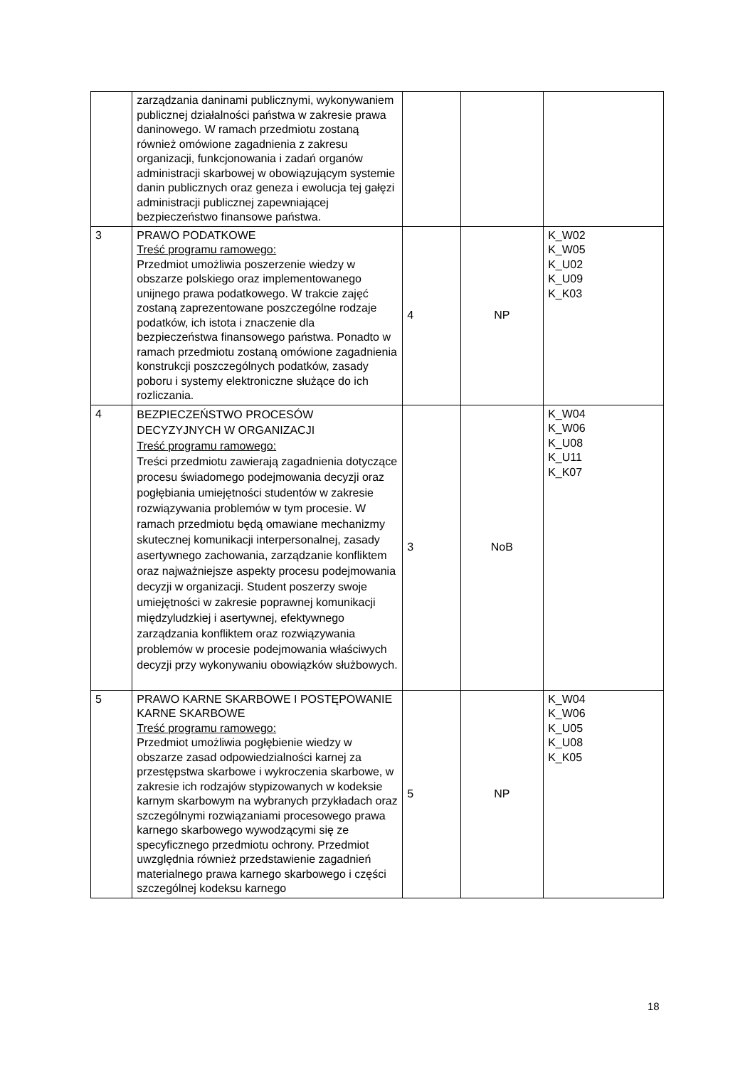| | zarządzania daninami publicznymi, wykonywaniem publicznej działalności państwa w zakresie prawa daninowego. W ramach przedmiotu zostaną również omówione zagadnienia z zakresu organizacji, funkcjonowania i zadań organów administracji skarbowej w obowiązującym systemie danin publicznych oraz geneza i ewolucja tej gałęzi administracji publicznej zapewniającej bezpieczeństwo finansowe państwa. | | | |
| 3 | PRAWO PODATKOWE Treść programu ramowego: Przedmiot umożliwia poszerzenie wiedzy w obszarze polskiego oraz implementowanego unijnego prawa podatkowego. W trakcie zajęć zostaną zaprezentowane poszczególne rodzaje podatków, ich istota i znaczenie dla bezpieczeństwa finansowego państwa. Ponadto w ramach przedmiotu zostaną omówione zagadnienia konstrukcji poszczególnych podatków, zasady poboru i systemy elektroniczne służące do ich rozliczania. | 4 | NP | K_W02 K_W05 K_U02 K_U09 K_K03 |
| 4 | BEZPIECZEŃSTWO PROCESÓW DECYZYJNYCH W ORGANIZACJI Treść programu ramowego: Treści przedmiotu zawierają zagadnienia dotyczące procesu świadomego podejmowania decyzji oraz pogłębiania umiejętności studentów w zakresie rozwiązywania problemów w tym procesie. W ramach przedmiotu będą omawiane mechanizmy skutecznej komunikacji interpersonalnej, zasady asertywnego zachowania, zarządzanie konfliktem oraz najważniejsze aspekty procesu podejmowania decyzji w organizacji. Student poszerzy swoje umiejętności w zakresie poprawnej komunikacji międzyludzkiej i asertywnej, efektywnego zarządzania konfliktem oraz rozwiązywania problemów w procesie podejmowania właściwych decyzji przy wykonywaniu obowiązków służbowych. | 3 | NoB | K_W04 K_W06 K_U08 K_U11 K_K07 |
| 5 | PRAWO KARNE SKARBOWE I POSTĘPOWANIE KARNE SKARBOWE Treść programu ramowego: Przedmiot umożliwia pogłębienie wiedzy w obszarze zasad odpowiedzialności karnej za przestępstwa skarbowe i wykroczenia skarbowe, w zakresie ich rodzajów stypizowanych w kodeksie karnym skarbowym na wybranych przykładach oraz szczególnymi rozwiązaniami procesowego prawa karnego skarbowego wywodzącymi się ze specyficznego przedmiotu ochrony. Przedmiot uwzględnia również przedstawienie zagadnień materialnego prawa karnego skarbowego i części szczególnej kodeksu karnego | 5 | NP | K_W04 K_W06 K_U05 K_U08 K_K05 |
18